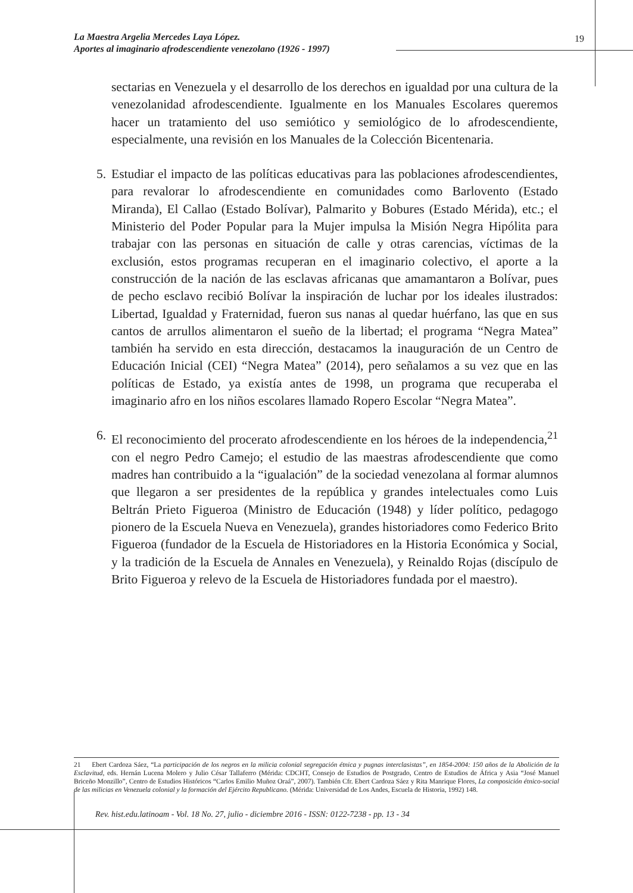La Maestra Argelia Mercedes Laya López.
Aportes al imaginario afrodescendiente venezolano (1926 - 1997)
19
sectarias en Venezuela y el desarrollo de los derechos en igualdad por una cultura de la venezolanidad afrodescendiente. Igualmente en los Manuales Escolares queremos hacer un tratamiento del uso semiótico y semiológico de lo afrodescendiente, especialmente, una revisión en los Manuales de la Colección Bicentenaria.
5. Estudiar el impacto de las políticas educativas para las poblaciones afrodescendientes, para revalorar lo afrodescendiente en comunidades como Barlovento (Estado Miranda), El Callao (Estado Bolívar), Palmarito y Bobures (Estado Mérida), etc.; el Ministerio del Poder Popular para la Mujer impulsa la Misión Negra Hipólita para trabajar con las personas en situación de calle y otras carencias, víctimas de la exclusión, estos programas recuperan en el imaginario colectivo, el aporte a la construcción de la nación de las esclavas africanas que amamantaron a Bolívar, pues de pecho esclavo recibió Bolívar la inspiración de luchar por los ideales ilustrados: Libertad, Igualdad y Fraternidad, fueron sus nanas al quedar huérfano, las que en sus cantos de arrullos alimentaron el sueño de la libertad; el programa “Negra Matea” también ha servido en esta dirección, destacamos la inauguración de un Centro de Educación Inicial (CEI) “Negra Matea” (2014), pero señalamos a su vez que en las políticas de Estado, ya existía antes de 1998, un programa que recuperaba el imaginario afro en los niños escolares llamado Ropero Escolar “Negra Matea”.
6. El reconocimiento del procerato afrodescendiente en los héroes de la independencia,<sup>21</sup> con el negro Pedro Camejo; el estudio de las maestras afrodescendiente que como madres han contribuido a la “igualación” de la sociedad venezolana al formar alumnos que llegaron a ser presidentes de la república y grandes intelectuales como Luis Beltrán Prieto Figueroa (Ministro de Educación (1948) y líder político, pedagogo pionero de la Escuela Nueva en Venezuela), grandes historiadores como Federico Brito Figueroa (fundador de la Escuela de Historiadores en la Historia Económica y Social, y la tradición de la Escuela de Annales en Venezuela), y Reinaldo Rojas (discípulo de Brito Figueroa y relevo de la Escuela de Historiadores fundada por el maestro).
21 Ebert Cardoza Sáez, “La participación de los negros en la milicia colonial segregación étnica y pugnas interclasistas”, en 1854-2004: 150 años de la Abolición de la Esclavitud, eds. Hernán Lucena Molero y Julio César Tallaferro (Mérida: CDCHT, Consejo de Estudios de Postgrado, Centro de Estudios de África y Asia “José Manuel Briceño Monzillo”, Centro de Estudios Históricos “Carlos Emilio Muñoz Oraá”, 2007). También Cfr. Ebert Cardoza Sáez y Rita Manrique Flores, La composición étnico-social de las milicias en Venezuela colonial y la formación del Ejército Republicano. (Mérida: Universidad de Los Andes, Escuela de Historia, 1992) 148.
Rev. hist.edu.latinoam - Vol. 18 No. 27, julio - diciembre 2016 - ISSN: 0122-7238 - pp. 13 - 34